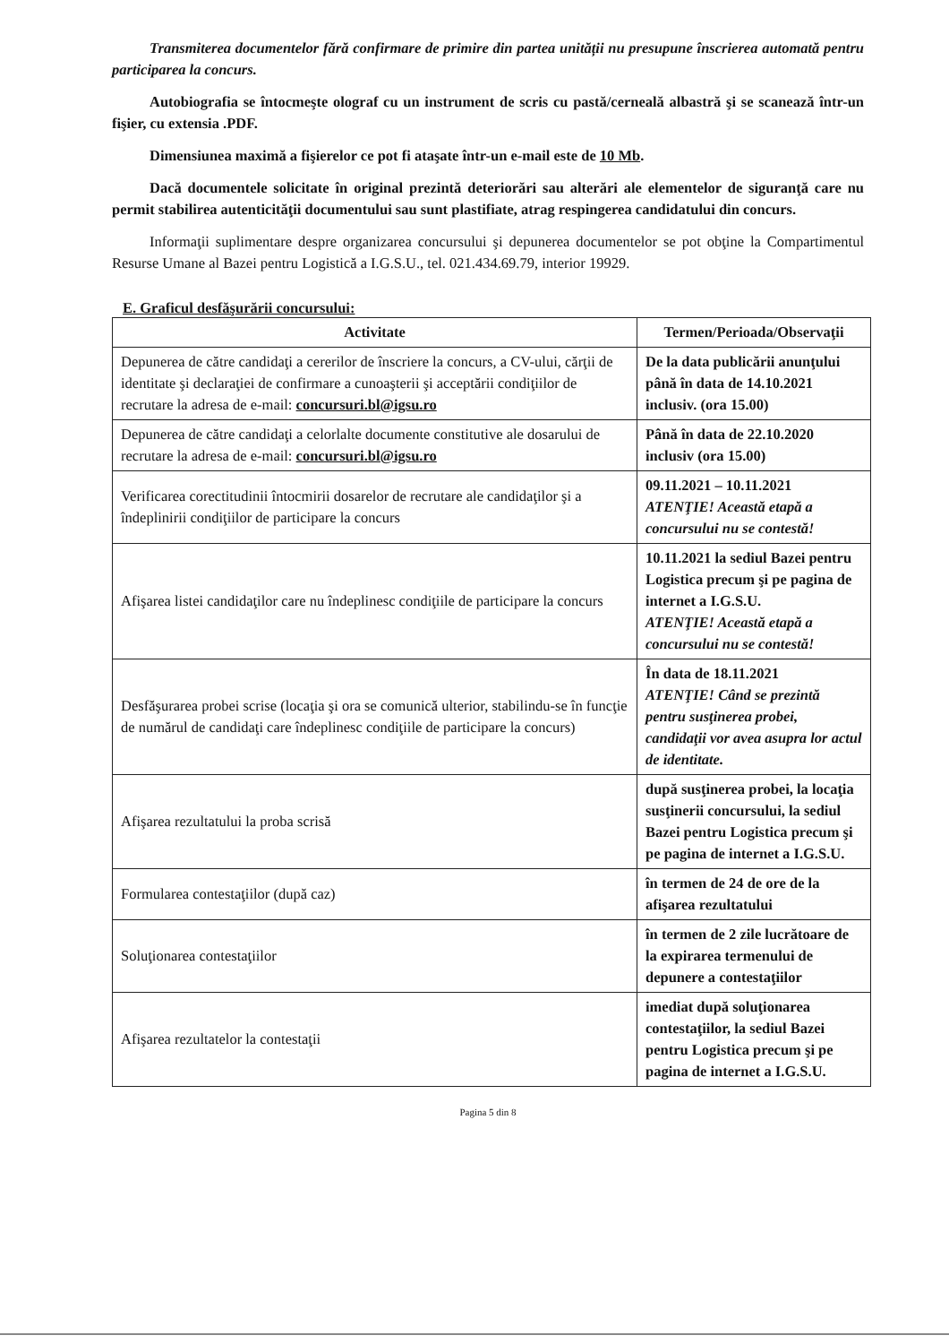Transmiterea documentelor fără confirmare de primire din partea unității nu presupune înscrierea automată pentru participarea la concurs.
Autobiografia se întocmeşte olograf cu un instrument de scris cu pastă/cerneală albastră şi se scanează într-un fişier, cu extensia .PDF.
Dimensiunea maximă a fişierelor ce pot fi ataşate într-un e-mail este de 10 Mb.
Dacă documentele solicitate în original prezintă deteriorări sau alterări ale elementelor de siguranţă care nu permit stabilirea autenticităţii documentului sau sunt plastifiate, atrag respingerea candidatului din concurs.
Informaţii suplimentare despre organizarea concursului şi depunerea documentelor se pot obţine la Compartimentul Resurse Umane al Bazei pentru Logistică a I.G.S.U., tel. 021.434.69.79, interior 19929.
E. Graficul desfăşurării concursului:
| Activitate | Termen/Perioada/Observaţii |
| --- | --- |
| Depunerea de către candidaţi a cererilor de înscriere la concurs, a CV-ului, cărţii de identitate şi declaraţiei de confirmare a cunoaşterii şi acceptării condiţiilor de recrutare la adresa de e-mail: concursuri.bl@igsu.ro | De la data publicării anunţului până în data de 14.10.2021 inclusiv. (ora 15.00) |
| Depunerea de către candidaţi a celorlalte documente constitutive ale dosarului de recrutare la adresa de e-mail: concursuri.bl@igsu.ro | Până în data de 22.10.2020 inclusiv (ora 15.00) |
| Verificarea corectitudinii întocmirii dosarelor de recrutare ale candidaţilor şi a îndeplinirii condiţiilor de participare la concurs | 09.11.2021 – 10.11.2021 ATENŢIE! Această etapă a concursului nu se contestă! |
| Afişarea listei candidaţilor care nu îndeplinesc condiţiile de participare la concurs | 10.11.2021 la sediul Bazei pentru Logistica precum şi pe pagina de internet a I.G.S.U. ATENŢIE! Această etapă a concursului nu se contestă! |
| Desfăşurarea probei scrise (locaţia şi ora se comunică ulterior, stabilindu-se în funcţie de numărul de candidaţi care îndeplinesc condiţiile de participare la concurs) | În data de 18.11.2021 ATENŢIE! Când se prezintă pentru susţinerea probei, candidaţii vor avea asupra lor actul de identitate. |
| Afişarea rezultatului la proba scrisă | după susţinerea probei, la locaţia susţinerii concursului, la sediul Bazei pentru Logistica precum şi pe pagina de internet a I.G.S.U. |
| Formularea contestaţiilor (după caz) | în termen de 24 de ore de la afişarea rezultatului |
| Soluţionarea contestaţiilor | în termen de 2 zile lucrătoare de la expirarea termenului de depunere a contestaţiilor |
| Afişarea rezultatelor la contestaţii | imediat după soluţionarea contestaţiilor, la sediul Bazei pentru Logistica precum şi pe pagina de internet a I.G.S.U. |
Pagina 5 din 8